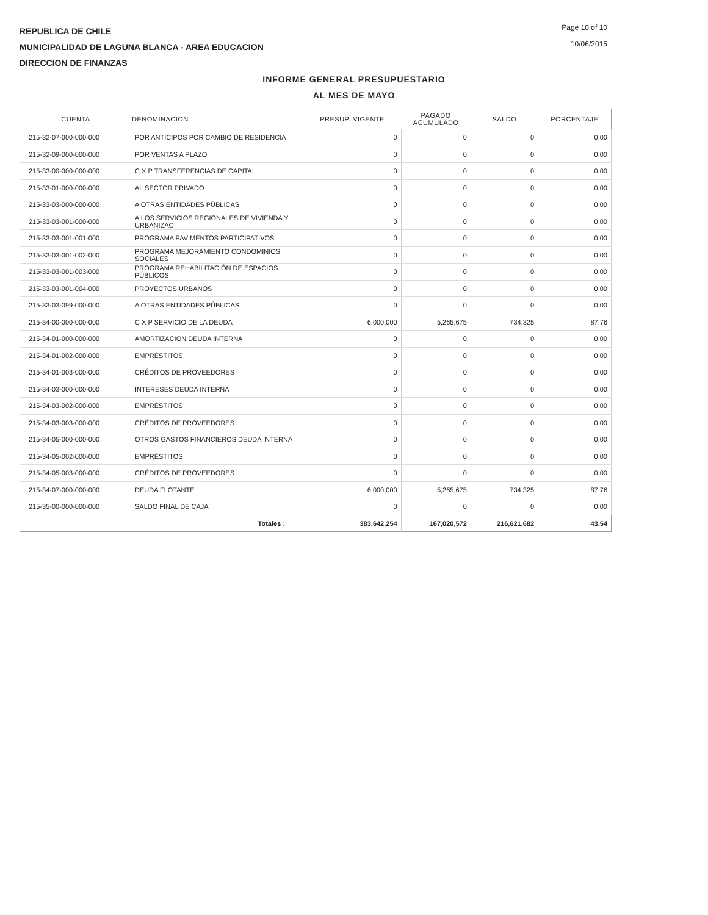REPUBLICA DE CHILE
MUNICIPALIDAD DE LAGUNA BLANCA - AREA EDUCACION
DIRECCION DE FINANZAS
Page 10 of 10
10/06/2015
INFORME GENERAL PRESUPUESTARIO
AL MES DE MAYO
| CUENTA | DENOMINACION | PRESUP. VIGENTE | PAGADO ACUMULADO | SALDO | PORCENTAJE |
| --- | --- | --- | --- | --- | --- |
| 215-32-07-000-000-000 | POR ANTICIPOS POR CAMBIO DE RESIDENCIA | 0 | 0 | 0 | 0.00 |
| 215-32-09-000-000-000 | POR VENTAS A PLAZO | 0 | 0 | 0 | 0.00 |
| 215-33-00-000-000-000 | C X P TRANSFERENCIAS DE CAPITAL | 0 | 0 | 0 | 0.00 |
| 215-33-01-000-000-000 | AL SECTOR PRIVADO | 0 | 0 | 0 | 0.00 |
| 215-33-03-000-000-000 | A OTRAS ENTIDADES PÚBLICAS | 0 | 0 | 0 | 0.00 |
| 215-33-03-001-000-000 | A LOS SERVICIOS REGIONALES DE VIVIENDA Y URBANIZAC | 0 | 0 | 0 | 0.00 |
| 215-33-03-001-001-000 | PROGRAMA PAVIMENTOS PARTICIPATIVOS | 0 | 0 | 0 | 0.00 |
| 215-33-03-001-002-000 | PROGRAMA MEJORAMIENTO CONDOMINIOS SOCIALES | 0 | 0 | 0 | 0.00 |
| 215-33-03-001-003-000 | PROGRAMA REHABILITACIÓN DE ESPACIOS PÚBLICOS | 0 | 0 | 0 | 0.00 |
| 215-33-03-001-004-000 | PROYECTOS URBANOS | 0 | 0 | 0 | 0.00 |
| 215-33-03-099-000-000 | A OTRAS ENTIDADES PÚBLICAS | 0 | 0 | 0 | 0.00 |
| 215-34-00-000-000-000 | C X P SERVICIO DE LA DEUDA | 6,000,000 | 5,265,675 | 734,325 | 87.76 |
| 215-34-01-000-000-000 | AMORTIZACIÓN DEUDA INTERNA | 0 | 0 | 0 | 0.00 |
| 215-34-01-002-000-000 | EMPRÉSTITOS | 0 | 0 | 0 | 0.00 |
| 215-34-01-003-000-000 | CRÉDITOS DE PROVEEDORES | 0 | 0 | 0 | 0.00 |
| 215-34-03-000-000-000 | INTERESES DEUDA INTERNA | 0 | 0 | 0 | 0.00 |
| 215-34-03-002-000-000 | EMPRÉSTITOS | 0 | 0 | 0 | 0.00 |
| 215-34-03-003-000-000 | CRÉDITOS DE PROVEEDORES | 0 | 0 | 0 | 0.00 |
| 215-34-05-000-000-000 | OTROS GASTOS FINANCIEROS DEUDA INTERNA | 0 | 0 | 0 | 0.00 |
| 215-34-05-002-000-000 | EMPRÉSTITOS | 0 | 0 | 0 | 0.00 |
| 215-34-05-003-000-000 | CRÉDITOS DE PROVEEDORES | 0 | 0 | 0 | 0.00 |
| 215-34-07-000-000-000 | DEUDA FLOTANTE | 6,000,000 | 5,265,675 | 734,325 | 87.76 |
| 215-35-00-000-000-000 | SALDO FINAL DE CAJA | 0 | 0 | 0 | 0.00 |
| | Totales : | 383,642,254 | 167,020,572 | 216,621,682 | 43.54 |